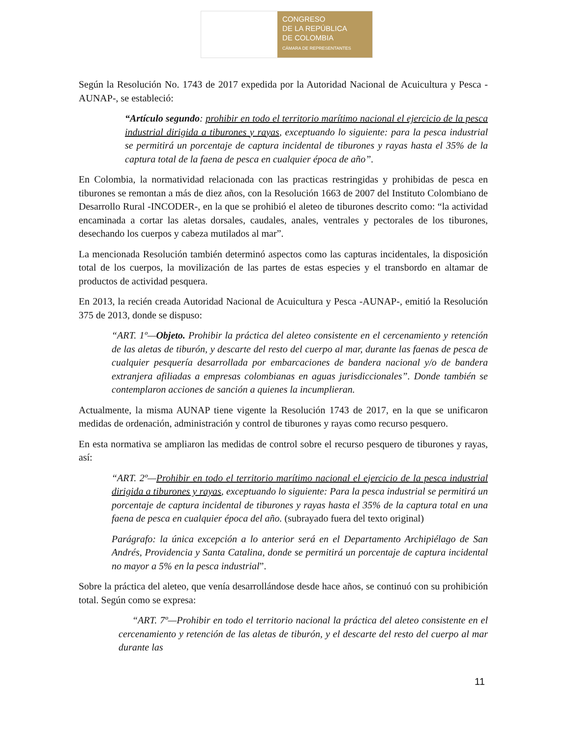CONGRESO
DE LA REPÚBLICA
DE COLOMBIA
CÁMARA DE REPRESENTANTES
Según la Resolución No. 1743 de 2017 expedida por la Autoridad Nacional de Acuicultura y Pesca -AUNAP-, se estableció:
“Artículo segundo: prohibir en todo el territorio marítimo nacional el ejercicio de la pesca industrial dirigida a tiburones y rayas, exceptuando lo siguiente: para la pesca industrial se permitirá un porcentaje de captura incidental de tiburones y rayas hasta el 35% de la captura total de la faena de pesca en cualquier época de año”.
En Colombia, la normatividad relacionada con las practicas restringidas y prohibidas de pesca en tiburones se remontan a más de diez años, con la Resolución 1663 de 2007 del Instituto Colombiano de Desarrollo Rural -INCODER-, en la que se prohibió el aleteo de tiburones descrito como: “la actividad encaminada a cortar las aletas dorsales, caudales, anales, ventrales y pectorales de los tiburones, desechando los cuerpos y cabeza mutilados al mar”.
La mencionada Resolución también determinó aspectos como las capturas incidentales, la disposición total de los cuerpos, la movilización de las partes de estas especies y el transbordo en altamar de productos de actividad pesquera.
En 2013, la recién creada Autoridad Nacional de Acuicultura y Pesca -AUNAP-, emitió la Resolución 375 de 2013, donde se dispuso:
“ART. 1º—Objeto. Prohibir la práctica del aleteo consistente en el cercenamiento y retención de las aletas de tiburón, y descarte del resto del cuerpo al mar, durante las faenas de pesca de cualquier pesquería desarrollada por embarcaciones de bandera nacional y/o de bandera extranjera afiliadas a empresas colombianas en aguas jurisdiccionales”. Donde también se contemplaron acciones de sanción a quienes la incumplieran.
Actualmente, la misma AUNAP tiene vigente la Resolución 1743 de 2017, en la que se unificaron medidas de ordenación, administración y control de tiburones y rayas como recurso pesquero.
En esta normativa se ampliaron las medidas de control sobre el recurso pesquero de tiburones y rayas, así:
“ART. 2º—Prohibir en todo el territorio marítimo nacional el ejercicio de la pesca industrial dirigida a tiburones y rayas, exceptuando lo siguiente: Para la pesca industrial se permitirá un porcentaje de captura incidental de tiburones y rayas hasta el 35% de la captura total en una faena de pesca en cualquier época del año. (subrayado fuera del texto original)
Parágrafo: la única excepción a lo anterior será en el Departamento Archipiélago de San Andrés, Providencia y Santa Catalina, donde se permitirá un porcentaje de captura incidental no mayor a 5% en la pesca industrial”.
Sobre la práctica del aleteo, que venía desarrollándose desde hace años, se continuó con su prohibición total. Según como se expresa:
“ART. 7º—Prohibir en todo el territorio nacional la práctica del aleteo consistente en el cercenamiento y retención de las aletas de tiburón, y el descarte del resto del cuerpo al mar durante las
11